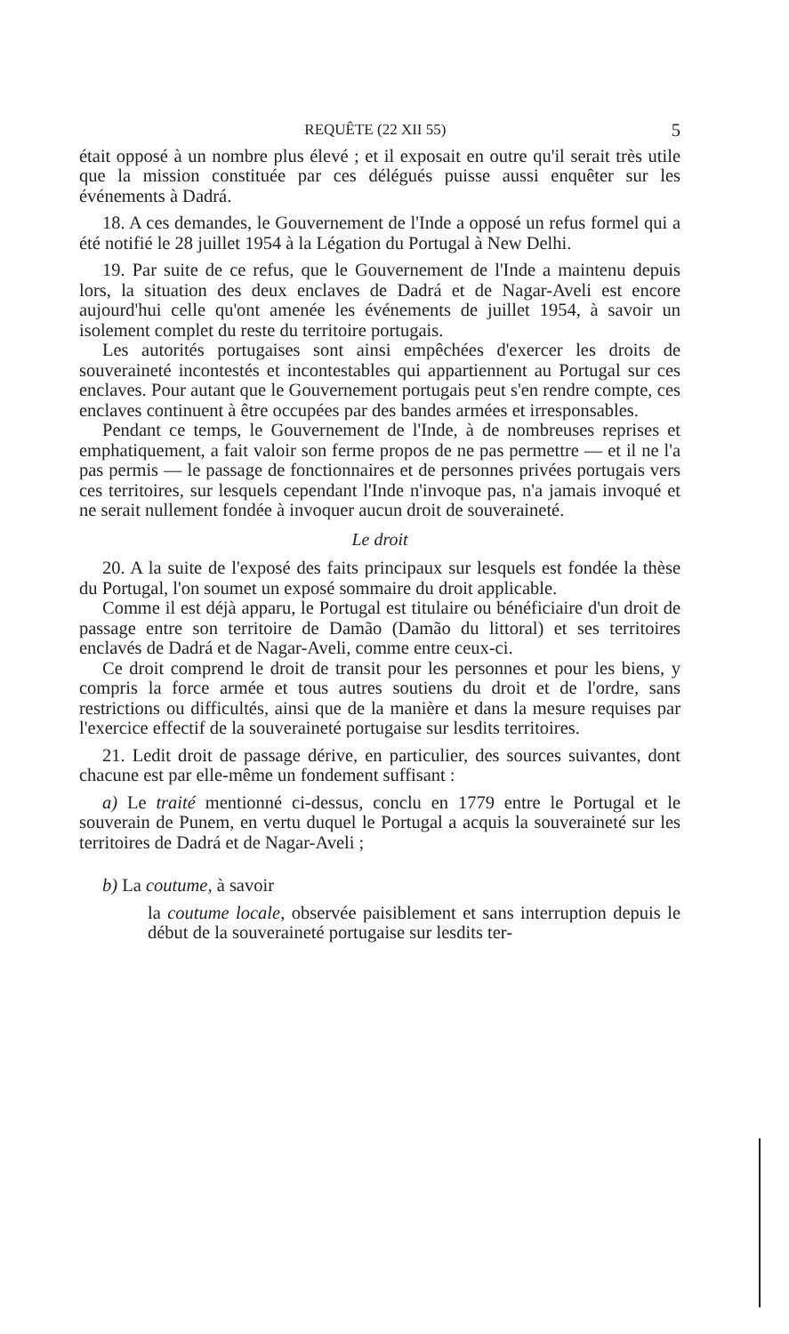REQUÊTE (22 XII 55) 5
était opposé à un nombre plus élevé ; et il exposait en outre qu'il serait très utile que la mission constituée par ces délégués puisse aussi enquêter sur les événements à Dadrá.
18. A ces demandes, le Gouvernement de l'Inde a opposé un refus formel qui a été notifié le 28 juillet 1954 à la Légation du Portugal à New Delhi.
19. Par suite de ce refus, que le Gouvernement de l'Inde a maintenu depuis lors, la situation des deux enclaves de Dadrá et de Nagar-Aveli est encore aujourd'hui celle qu'ont amenée les événements de juillet 1954, à savoir un isolement complet du reste du territoire portugais.
Les autorités portugaises sont ainsi empêchées d'exercer les droits de souveraineté incontestés et incontestables qui appartiennent au Portugal sur ces enclaves. Pour autant que le Gouvernement portugais peut s'en rendre compte, ces enclaves continuent à être occupées par des bandes armées et irresponsables.
Pendant ce temps, le Gouvernement de l'Inde, à de nombreuses reprises et emphatiquement, a fait valoir son ferme propos de ne pas permettre — et il ne l'a pas permis — le passage de fonctionnaires et de personnes privées portugais vers ces territoires, sur lesquels cependant l'Inde n'invoque pas, n'a jamais invoqué et ne serait nullement fondée à invoquer aucun droit de souveraineté.
Le droit
20. A la suite de l'exposé des faits principaux sur lesquels est fondée la thèse du Portugal, l'on soumet un exposé sommaire du droit applicable.
Comme il est déjà apparu, le Portugal est titulaire ou bénéficiaire d'un droit de passage entre son territoire de Damão (Damão du littoral) et ses territoires enclavés de Dadrá et de Nagar-Aveli, comme entre ceux-ci.
Ce droit comprend le droit de transit pour les personnes et pour les biens, y compris la force armée et tous autres soutiens du droit et de l'ordre, sans restrictions ou difficultés, ainsi que de la manière et dans la mesure requises par l'exercice effectif de la souveraineté portugaise sur lesdits territoires.
21. Ledit droit de passage dérive, en particulier, des sources suivantes, dont chacune est par elle-même un fondement suffisant :
a) Le traité mentionné ci-dessus, conclu en 1779 entre le Portugal et le souverain de Punem, en vertu duquel le Portugal a acquis la souveraineté sur les territoires de Dadrá et de Nagar-Aveli ;
b) La coutume, à savoir
la coutume locale, observée paisiblement et sans interruption depuis le début de la souveraineté portugaise sur lesdits ter-